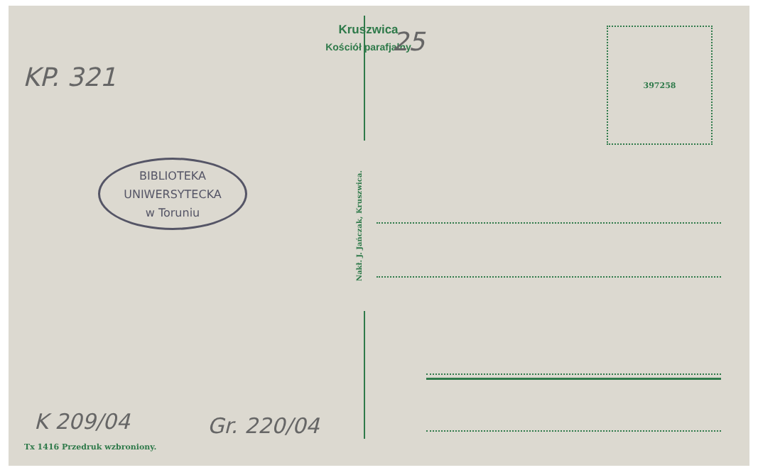Kruszwica
Kościół parafjalny
KP. 321
25
BIBLIOTEKA
UNIWERSYTECKA
w Toruniu
K 209/04 Gr. 220/04
Tx 1416 Przedruk wzbroniony.
Nakł. J. Jańczak, Kruszwica.
397258